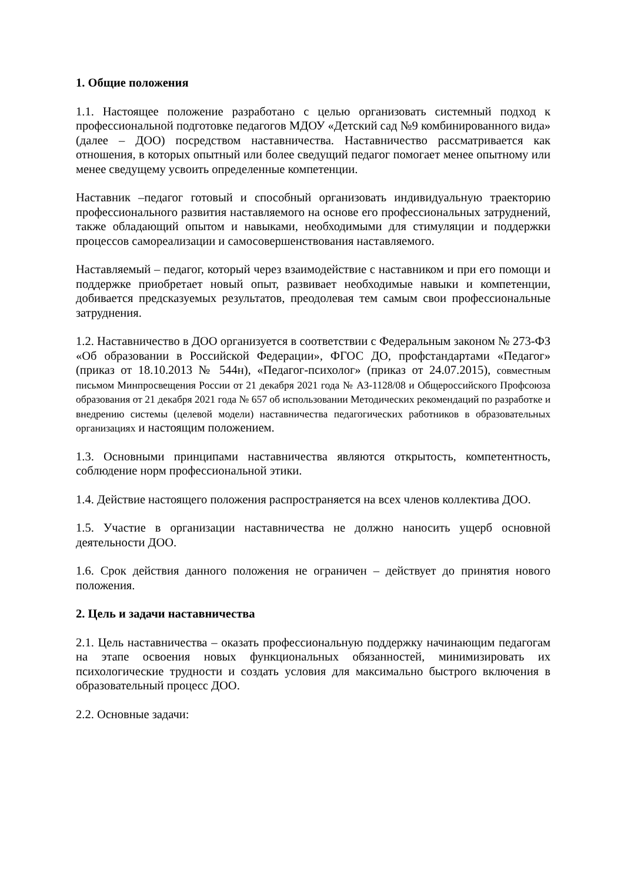1. Общие положения
1.1. Настоящее положение разработано с целью организовать системный подход к профессиональной подготовке педагогов МДОУ «Детский сад №9 комбинированного вида» (далее – ДОО) посредством наставничества. Наставничество рассматривается как отношения, в которых опытный или более сведущий педагог помогает менее опытному или менее сведущему усвоить определенные компетенции.
Наставник –педагог готовый и способный организовать индивидуальную траекторию профессионального развития наставляемого на основе его профессиональных затруднений, также обладающий опытом и навыками, необходимыми для стимуляции и поддержки процессов самореализации и самосовершенствования наставляемого.
Наставляемый – педагог, который через взаимодействие с наставником и при его помощи и поддержке приобретает новый опыт, развивает необходимые навыки и компетенции, добивается предсказуемых результатов, преодолевая тем самым свои профессиональные затруднения.
1.2. Наставничество в ДОО организуется в соответствии с Федеральным законом № 273-ФЗ «Об образовании в Российской Федерации», ФГОС ДО, профстандартами «Педагог» (приказ от 18.10.2013 № 544н), «Педагог-психолог» (приказ от 24.07.2015), совместным письмом Минпросвещения России от 21 декабря 2021 года № АЗ-1128/08 и Общероссийского Профсоюза образования от 21 декабря 2021 года № 657 об использовании Методических рекомендаций по разработке и внедрению системы (целевой модели) наставничества педагогических работников в образовательных организациях и настоящим положением.
1.3. Основными принципами наставничества являются открытость, компетентность, соблюдение норм профессиональной этики.
1.4. Действие настоящего положения распространяется на всех членов коллектива ДОО.
1.5. Участие в организации наставничества не должно наносить ущерб основной деятельности ДОО.
1.6. Срок действия данного положения не ограничен – действует до принятия нового положения.
2. Цель и задачи наставничества
2.1. Цель наставничества – оказать профессиональную поддержку начинающим педагогам на этапе освоения новых функциональных обязанностей, минимизировать их психологические трудности и создать условия для максимально быстрого включения в образовательный процесс ДОО.
2.2. Основные задачи: